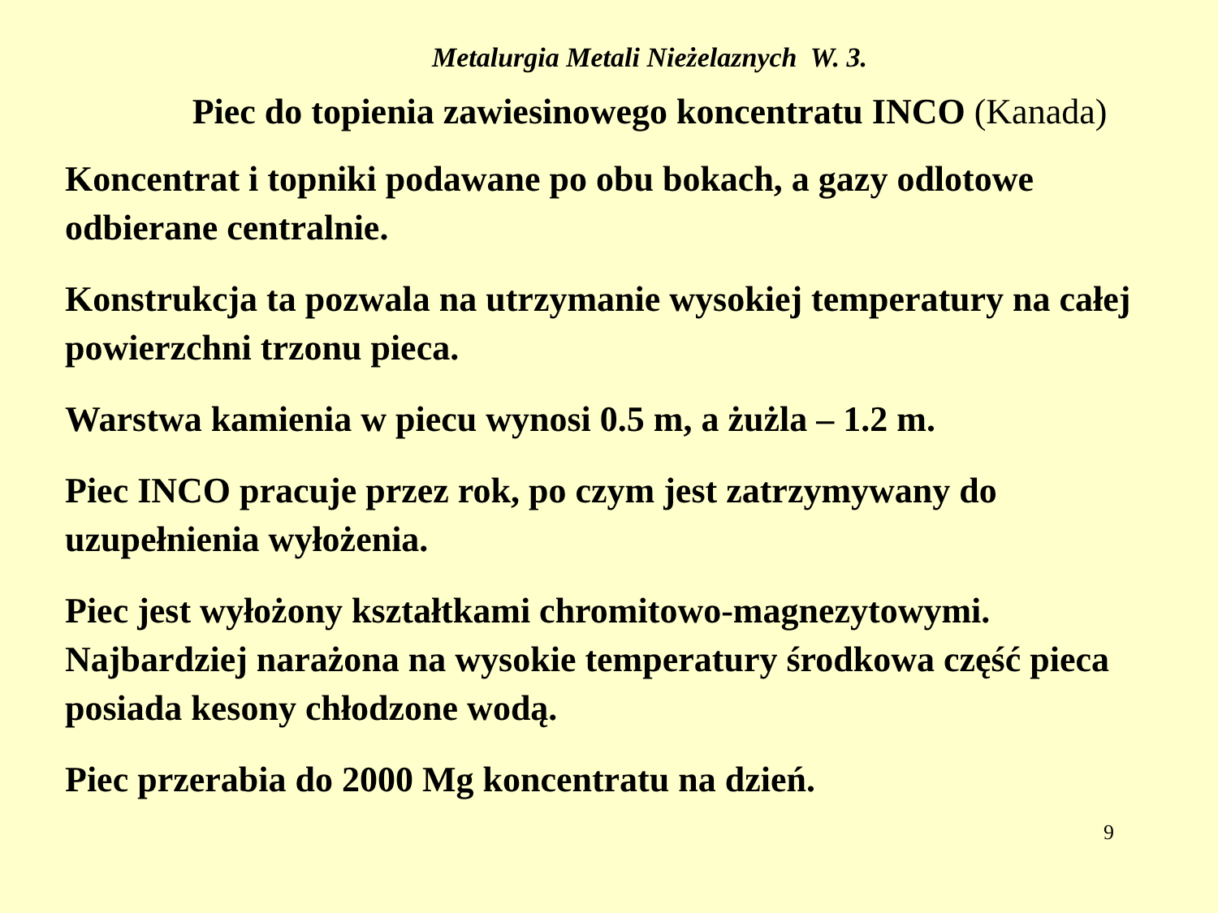Metalurgia Metali Nieżelaznych W. 3.
Piec do topienia zawiesinowego koncentratu INCO (Kanada)
Koncentrat i topniki podawane po obu bokach, a gazy odlotowe odbierane centralnie.
Konstrukcja ta pozwala na utrzymanie wysokiej temperatury na całej powierzchni trzonu pieca.
Warstwa kamienia w piecu wynosi 0.5 m, a żużla – 1.2 m.
Piec INCO pracuje przez rok, po czym jest zatrzymywany do uzupełnienia wyłożenia.
Piec jest wyłożony kształtkami chromitowo-magnezytowymi. Najbardziej narażona na wysokie temperatury środkowa część pieca posiada kesony chłodzone wodą.
Piec przerabia do 2000 Mg koncentratu na dzień.
9